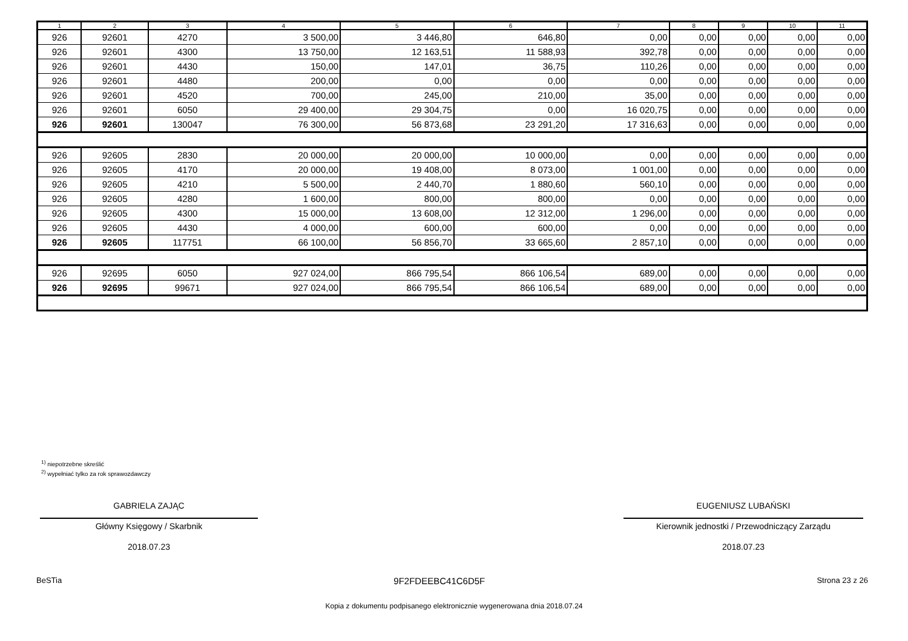| 1 | 2 | 3 | 4 | 5 | 6 | 7 | 8 | 9 | 10 | 11 |
| --- | --- | --- | --- | --- | --- | --- | --- | --- | --- | --- |
| 926 | 92601 | 4270 | 3 500,00 | 3 446,80 | 646,80 | 0,00 | 0,00 | 0,00 | 0,00 | 0,00 |
| 926 | 92601 | 4300 | 13 750,00 | 12 163,51 | 11 588,93 | 392,78 | 0,00 | 0,00 | 0,00 | 0,00 |
| 926 | 92601 | 4430 | 150,00 | 147,01 | 36,75 | 110,26 | 0,00 | 0,00 | 0,00 | 0,00 |
| 926 | 92601 | 4480 | 200,00 | 0,00 | 0,00 | 0,00 | 0,00 | 0,00 | 0,00 | 0,00 |
| 926 | 92601 | 4520 | 700,00 | 245,00 | 210,00 | 35,00 | 0,00 | 0,00 | 0,00 | 0,00 |
| 926 | 92601 | 6050 | 29 400,00 | 29 304,75 | 0,00 | 16 020,75 | 0,00 | 0,00 | 0,00 | 0,00 |
| 926 | 92601 | 130047 | 76 300,00 | 56 873,68 | 23 291,20 | 17 316,63 | 0,00 | 0,00 | 0,00 | 0,00 |
| 926 | 92605 | 2830 | 20 000,00 | 20 000,00 | 10 000,00 | 0,00 | 0,00 | 0,00 | 0,00 | 0,00 |
| 926 | 92605 | 4170 | 20 000,00 | 19 408,00 | 8 073,00 | 1 001,00 | 0,00 | 0,00 | 0,00 | 0,00 |
| 926 | 92605 | 4210 | 5 500,00 | 2 440,70 | 1 880,60 | 560,10 | 0,00 | 0,00 | 0,00 | 0,00 |
| 926 | 92605 | 4280 | 1 600,00 | 800,00 | 800,00 | 0,00 | 0,00 | 0,00 | 0,00 | 0,00 |
| 926 | 92605 | 4300 | 15 000,00 | 13 608,00 | 12 312,00 | 1 296,00 | 0,00 | 0,00 | 0,00 | 0,00 |
| 926 | 92605 | 4430 | 4 000,00 | 600,00 | 600,00 | 0,00 | 0,00 | 0,00 | 0,00 | 0,00 |
| 926 | 92605 | 117751 | 66 100,00 | 56 856,70 | 33 665,60 | 2 857,10 | 0,00 | 0,00 | 0,00 | 0,00 |
| 926 | 92695 | 6050 | 927 024,00 | 866 795,54 | 866 106,54 | 689,00 | 0,00 | 0,00 | 0,00 | 0,00 |
| 926 | 92695 | 99671 | 927 024,00 | 866 795,54 | 866 106,54 | 689,00 | 0,00 | 0,00 | 0,00 | 0,00 |
<sup>1)</sup> niepotrzebne skreślić
<sup>2)</sup> wypełniać tylko za rok sprawozdawczy
GABRIELA ZAJĄC
Główny Księgowy / Skarbnik
2018.07.23
EUGENIUSZ LUBAŃSKI
Kierownik jednostki / Przewodniczący Zarządu
2018.07.23
BeSTia 9F2FDEEBC41C6D5F Strona 23 z 26
Kopia z dokumentu podpisanego elektronicznie wygenerowana dnia 2018.07.24